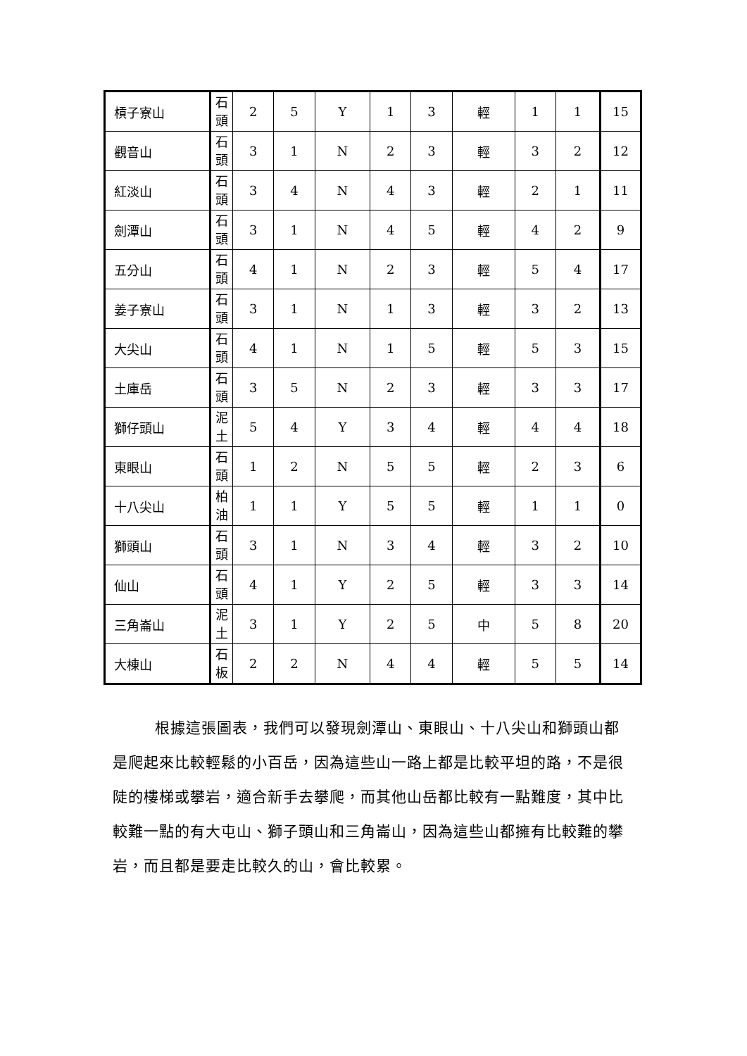| 槓子寮山 | 石 頭 | 2 | 5 | Y | 1 | 3 | 輕 | 1 | 1 | 15 |
| 觀音山 | 石 頭 | 3 | 1 | N | 2 | 3 | 輕 | 3 | 2 | 12 |
| 紅淡山 | 石 頭 | 3 | 4 | N | 4 | 3 | 輕 | 2 | 1 | 11 |
| 劍潭山 | 石 頭 | 3 | 1 | N | 4 | 5 | 輕 | 4 | 2 | 9 |
| 五分山 | 石 頭 | 4 | 1 | N | 2 | 3 | 輕 | 5 | 4 | 17 |
| 姜子寮山 | 石 頭 | 3 | 1 | N | 1 | 3 | 輕 | 3 | 2 | 13 |
| 大尖山 | 石 頭 | 4 | 1 | N | 1 | 5 | 輕 | 5 | 3 | 15 |
| 土庫岳 | 石 頭 | 3 | 5 | N | 2 | 3 | 輕 | 3 | 3 | 17 |
| 獅仔頭山 | 泥 土 | 5 | 4 | Y | 3 | 4 | 輕 | 4 | 4 | 18 |
| 東眼山 | 石 頭 | 1 | 2 | N | 5 | 5 | 輕 | 2 | 3 | 6 |
| 十八尖山 | 柏 油 | 1 | 1 | Y | 5 | 5 | 輕 | 1 | 1 | 0 |
| 獅頭山 | 石 頭 | 3 | 1 | N | 3 | 4 | 輕 | 3 | 2 | 10 |
| 仙山 | 石 頭 | 4 | 1 | Y | 2 | 5 | 輕 | 3 | 3 | 14 |
| 三角崙山 | 泥 土 | 3 | 1 | Y | 2 | 5 | 中 | 5 | 8 | 20 |
| 大棟山 | 石 板 | 2 | 2 | N | 4 | 4 | 輕 | 5 | 5 | 14 |
根據這張圖表，我們可以發現劍潭山、東眼山、十八尖山和獅頭山都是爬起來比較輕鬆的小百岳，因為這些山一路上都是比較平坦的路，不是很陡的樓梯或攀岩，適合新手去攀爬，而其他山岳都比較有一點難度，其中比較難一點的有大屯山、獅子頭山和三角崙山，因為這些山都擁有比較難的攀岩，而且都是要走比較久的山，會比較累。